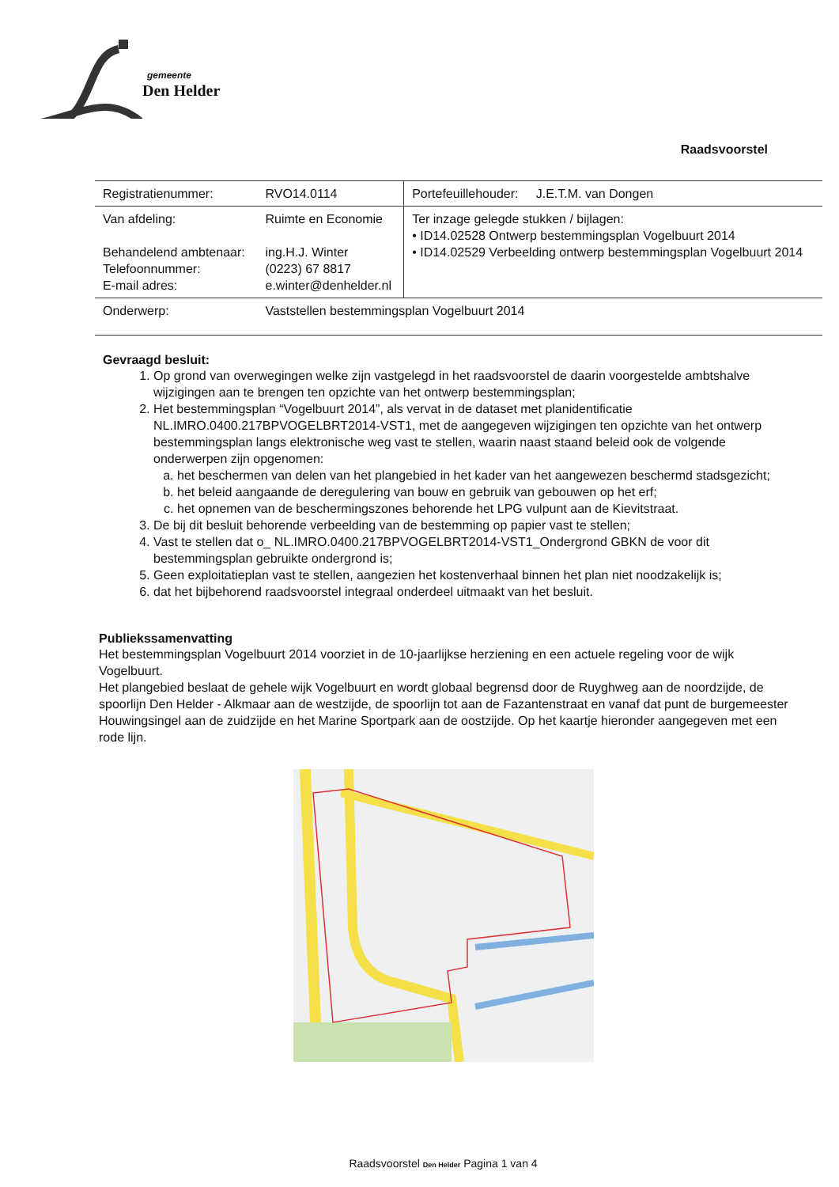gemeente
Den Helder
Raadsvoorstel
| Registratienummer: | RVO14.0114 | Portefeuillehouder: J.E.T.M. van Dongen |
| Van afdeling: Behandelend ambtenaar: Telefoonnummer: E-mail adres: | Ruimte en Economie ing.H.J. Winter (0223) 67 8817 e.winter@denhelder.nl | Ter inzage gelegde stukken / bijlagen: • ID14.02528 Ontwerp bestemmingsplan Vogelbuurt 2014 • ID14.02529 Verbeelding ontwerp bestemmingsplan Vogelbuurt 2014 |
| Onderwerp: | Vaststellen bestemmingsplan Vogelbuurt 2014 | |
Gevraagd besluit:
1. Op grond van overwegingen welke zijn vastgelegd in het raadsvoorstel de daarin voorgestelde ambtshalve wijzigingen aan te brengen ten opzichte van het ontwerp bestemmingsplan;
2. Het bestemmingsplan “Vogelbuurt 2014”, als vervat in de dataset met planidentificatie NL.IMRO.0400.217BPVOGELBRT2014-VST1, met de aangegeven wijzigingen ten opzichte van het ontwerp bestemmingsplan langs elektronische weg vast te stellen, waarin naast staand beleid ook de volgende onderwerpen zijn opgenomen:
a. het beschermen van delen van het plangebied in het kader van het aangewezen beschermd stadsgezicht;
b. het beleid aangaande de deregulering van bouw en gebruik van gebouwen op het erf;
c. het opnemen van de beschermingszones behorende het LPG vulpunt aan de Kievitstraat.
3. De bij dit besluit behorende verbeelding van de bestemming op papier vast te stellen;
4. Vast te stellen dat o_ NL.IMRO.0400.217BPVOGELBRT2014-VST1_Ondergrond GBKN de voor dit bestemmingsplan gebruikte ondergrond is;
5. Geen exploitatieplan vast te stellen, aangezien het kostenverhaal binnen het plan niet noodzakelijk is;
6. dat het bijbehorend raadsvoorstel integraal onderdeel uitmaakt van het besluit.
Publiekssamenvatting
Het bestemmingsplan Vogelbuurt 2014 voorziet in de 10-jaarlijkse herziening en een actuele regeling voor de wijk Vogelbuurt.
Het plangebied beslaat de gehele wijk Vogelbuurt en wordt globaal begrensd door de Ruyghweg aan de noordzijde, de spoorlijn Den Helder - Alkmaar aan de westzijde, de spoorlijn tot aan de Fazantenstraat en vanaf dat punt de burgemeester Houwingsingel aan de zuidzijde en het Marine Sportpark aan de oostzijde. Op het kaartje hieronder aangegeven met een rode lijn.
Raadsvoorstel Den Helder Pagina 1 van 4